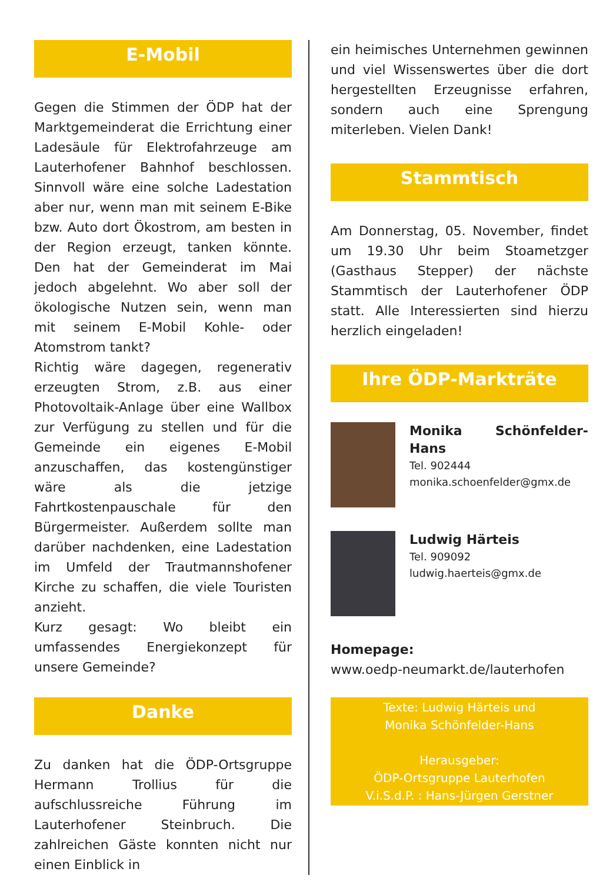E-Mobil
Gegen die Stimmen der ÖDP hat der Marktgemeinderat die Errichtung einer Ladesäule für Elektrofahrzeuge am Lauterhofener Bahnhof beschlossen. Sinnvoll wäre eine solche Ladestation aber nur, wenn man mit seinem E-Bike bzw. Auto dort Ökostrom, am besten in der Region erzeugt, tanken könnte. Den hat der Gemeinderat im Mai jedoch abgelehnt. Wo aber soll der ökologische Nutzen sein, wenn man mit seinem E-Mobil Kohle- oder Atomstrom tankt?
Richtig wäre dagegen, regenerativ erzeugten Strom, z.B. aus einer Photovoltaik-Anlage über eine Wallbox zur Verfügung zu stellen und für die Gemeinde ein eigenes E-Mobil anzuschaffen, das kostengünstiger wäre als die jetzige Fahrtkostenpauschale für den Bürgermeister. Außerdem sollte man darüber nachdenken, eine Ladestation im Umfeld der Trautmannshofener Kirche zu schaffen, die viele Touristen anzieht.
Kurz gesagt: Wo bleibt ein umfassendes Energiekonzept für unsere Gemeinde?
Danke
Zu danken hat die ÖDP-Ortsgruppe Hermann Trollius für die aufschlussreiche Führung im Lauterhofener Steinbruch. Die zahlreichen Gäste konnten nicht nur einen Einblick in
ein heimisches Unternehmen gewinnen und viel Wissenswertes über die dort hergestellten Erzeugnisse erfahren, sondern auch eine Sprengung miterleben. Vielen Dank!
Stammtisch
Am Donnerstag, 05. November, findet um 19.30 Uhr beim Stoametzger (Gasthaus Stepper) der nächste Stammtisch der Lauterhofener ÖDP statt. Alle Interessierten sind hierzu herzlich eingeladen!
Ihre ÖDP-Markträte
Monika Schönfelder-Hans
Tel. 902444
monika.schoenfelder@gmx.de
Ludwig Härteis
Tel. 909092
ludwig.haerteis@gmx.de
Homepage:
www.oedp-neumarkt.de/lauterhofen
Texte: Ludwig Härteis und
Monika Schönfelder-Hans
Herausgeber:
ÖDP-Ortsgruppe Lauterhofen
V.i.S.d.P. : Hans-Jürgen Gerstner